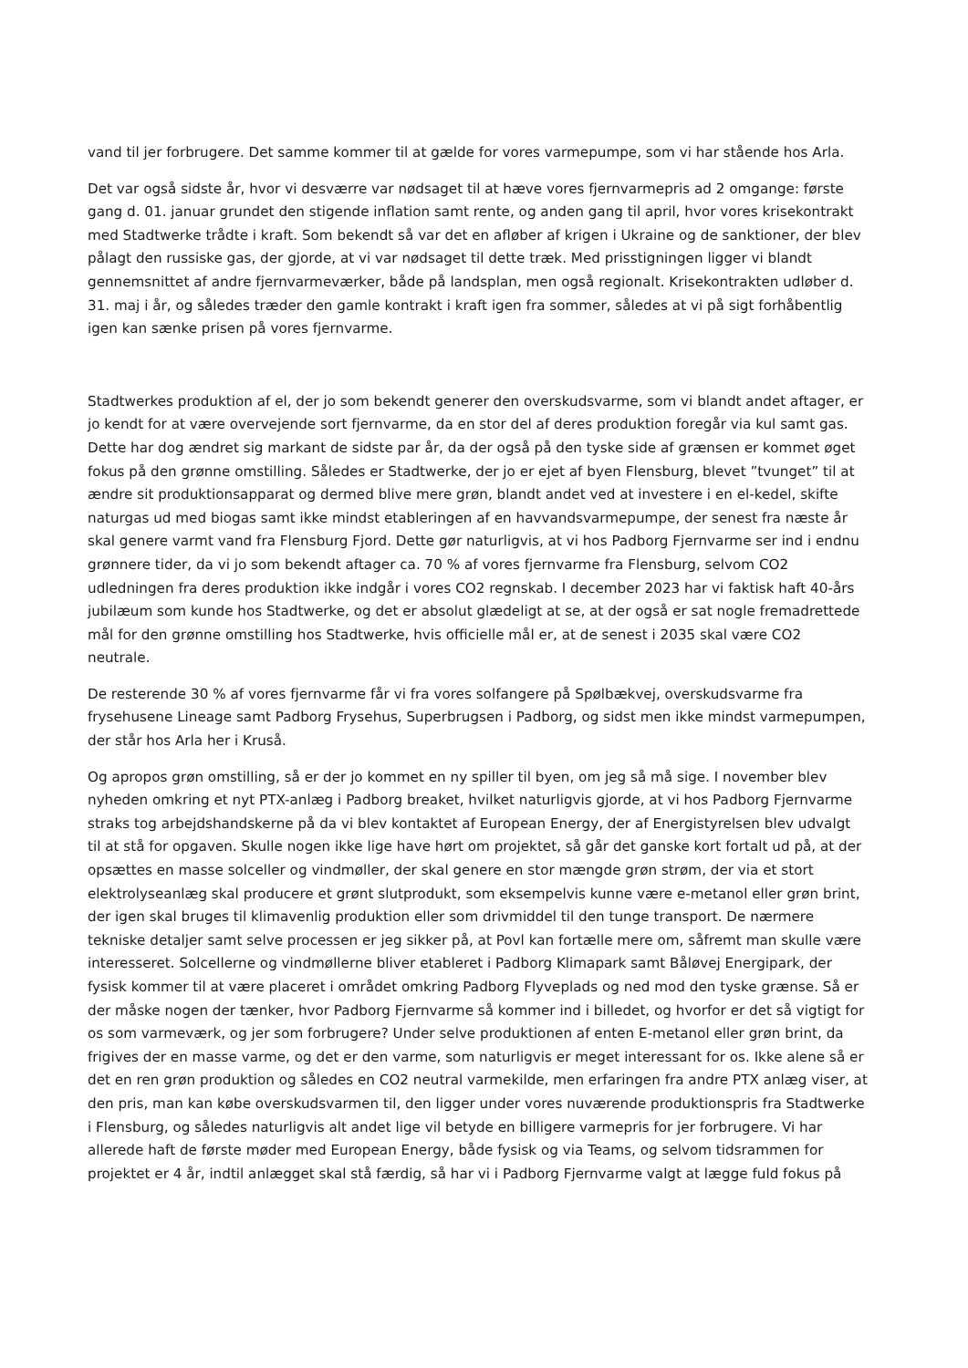vand til jer forbrugere. Det samme kommer til at gælde for vores varmepumpe, som vi har stående hos Arla.
Det var også sidste år, hvor vi desværre var nødsaget til at hæve vores fjernvarmepris ad 2 omgange: første gang d. 01. januar grundet den stigende inflation samt rente, og anden gang til april, hvor vores krisekontrakt med Stadtwerke trådte i kraft. Som bekendt så var det en afløber af krigen i Ukraine og de sanktioner, der blev pålagt den russiske gas, der gjorde, at vi var nødsaget til dette træk. Med prisstigningen ligger vi blandt gennemsnittet af andre fjernvarmeværker, både på landsplan, men også regionalt. Krisekontrakten udløber d. 31. maj i år, og således træder den gamle kontrakt i kraft igen fra sommer, således at vi på sigt forhåbentlig igen kan sænke prisen på vores fjernvarme.
Stadtwerkes produktion af el, der jo som bekendt generer den overskudsvarme, som vi blandt andet aftager, er jo kendt for at være overvejende sort fjernvarme, da en stor del af deres produktion foregår via kul samt gas. Dette har dog ændret sig markant de sidste par år, da der også på den tyske side af grænsen er kommet øget fokus på den grønne omstilling. Således er Stadtwerke, der jo er ejet af byen Flensburg, blevet ”tvunget” til at ændre sit produktionsapparat og dermed blive mere grøn, blandt andet ved at investere i en el-kedel, skifte naturgas ud med biogas samt ikke mindst etableringen af en havvandsvarmepumpe, der senest fra næste år skal genere varmt vand fra Flensburg Fjord. Dette gør naturligvis, at vi hos Padborg Fjernvarme ser ind i endnu grønnere tider, da vi jo som bekendt aftager ca. 70 % af vores fjernvarme fra Flensburg, selvom CO2 udledningen fra deres produktion ikke indgår i vores CO2 regnskab. I december 2023 har vi faktisk haft 40-års jubilæum som kunde hos Stadtwerke, og det er absolut glædeligt at se, at der også er sat nogle fremadrettede mål for den grønne omstilling hos Stadtwerke, hvis officielle mål er, at de senest i 2035 skal være CO2 neutrale.
De resterende 30 % af vores fjernvarme får vi fra vores solfangere på Spølbækvej, overskudsvarme fra frysehusene Lineage samt Padborg Frysehus, Superbrugsen i Padborg, og sidst men ikke mindst varmepumpen, der står hos Arla her i Kruså.
Og apropos grøn omstilling, så er der jo kommet en ny spiller til byen, om jeg så må sige. I november blev nyheden omkring et nyt PTX-anlæg i Padborg breaket, hvilket naturligvis gjorde, at vi hos Padborg Fjernvarme straks tog arbejdshandskerne på da vi blev kontaktet af European Energy, der af Energistyrelsen blev udvalgt til at stå for opgaven. Skulle nogen ikke lige have hørt om projektet, så går det ganske kort fortalt ud på, at der opsættes en masse solceller og vindmøller, der skal genere en stor mængde grøn strøm, der via et stort elektrolyseanlæg skal producere et grønt slutprodukt, som eksempelvis kunne være e-metanol eller grøn brint, der igen skal bruges til klimavenlig produktion eller som drivmiddel til den tunge transport. De nærmere tekniske detaljer samt selve processen er jeg sikker på, at Povl kan fortælle mere om, såfremt man skulle være interesseret. Solcellerne og vindmøllerne bliver etableret i Padborg Klimapark samt Båløvej Energipark, der fysisk kommer til at være placeret i området omkring Padborg Flyveplads og ned mod den tyske grænse. Så er der måske nogen der tænker, hvor Padborg Fjernvarme så kommer ind i billedet, og hvorfor er det så vigtigt for os som varmeværk, og jer som forbrugere? Under selve produktionen af enten E-metanol eller grøn brint, da frigives der en masse varme, og det er den varme, som naturligvis er meget interessant for os. Ikke alene så er det en ren grøn produktion og således en CO2 neutral varmekilde, men erfaringen fra andre PTX anlæg viser, at den pris, man kan købe overskudsvarmen til, den ligger under vores nuværende produktionspris fra Stadtwerke i Flensburg, og således naturligvis alt andet lige vil betyde en billigere varmepris for jer forbrugere. Vi har allerede haft de første møder med European Energy, både fysisk og via Teams, og selvom tidsrammen for projektet er 4 år, indtil anlægget skal stå færdig, så har vi i Padborg Fjernvarme valgt at lægge fuld fokus på